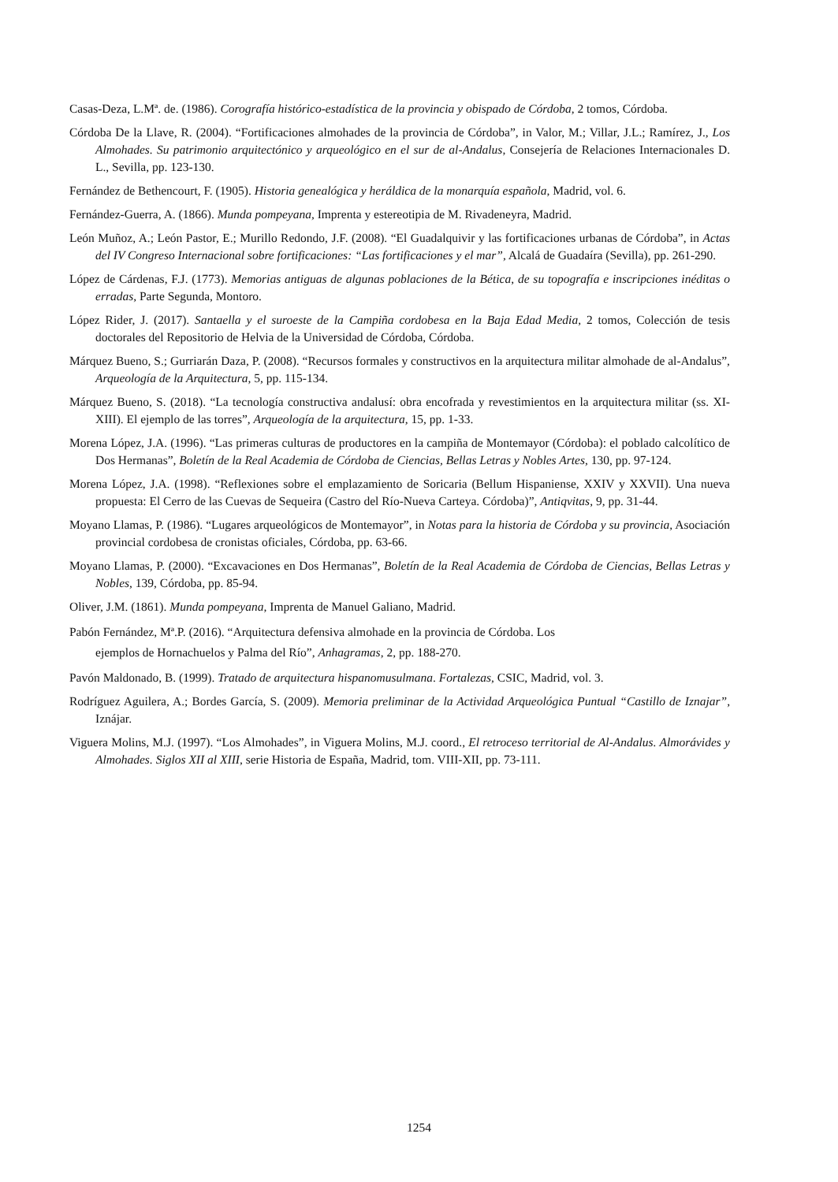Casas-Deza, L.Mª. de. (1986). Corografía histórico-estadística de la provincia y obispado de Córdoba, 2 tomos, Córdoba.
Córdoba De la Llave, R. (2004). “Fortificaciones almohades de la provincia de Córdoba”, in Valor, M.; Villar, J.L.; Ramírez, J., Los Almohades. Su patrimonio arquitectónico y arqueológico en el sur de al-Andalus, Consejería de Relaciones Internacionales D. L., Sevilla, pp. 123-130.
Fernández de Bethencourt, F. (1905). Historia genealógica y heráldica de la monarquía española, Madrid, vol. 6.
Fernández-Guerra, A. (1866). Munda pompeyana, Imprenta y estereotipia de M. Rivadeneyra, Madrid.
León Muñoz, A.; León Pastor, E.; Murillo Redondo, J.F. (2008). “El Guadalquivir y las fortificaciones urbanas de Córdoba”, in Actas del IV Congreso Internacional sobre fortificaciones: “Las fortificaciones y el mar”, Alcalá de Guadaíra (Sevilla), pp. 261-290.
López de Cárdenas, F.J. (1773). Memorias antiguas de algunas poblaciones de la Bética, de su topografía e inscripciones inéditas o erradas, Parte Segunda, Montoro.
López Rider, J. (2017). Santaella y el suroeste de la Campiña cordobesa en la Baja Edad Media, 2 tomos, Colección de tesis doctorales del Repositorio de Helvia de la Universidad de Córdoba, Córdoba.
Márquez Bueno, S.; Gurriarán Daza, P. (2008). “Recursos formales y constructivos en la arquitectura militar almohade de al-Andalus”, Arqueología de la Arquitectura, 5, pp. 115-134.
Márquez Bueno, S. (2018). “La tecnología constructiva andalusí: obra encofrada y revestimientos en la arquitectura militar (ss. XI-XIII). El ejemplo de las torres”, Arqueología de la arquitectura, 15, pp. 1-33.
Morena López, J.A. (1996). “Las primeras culturas de productores en la campiña de Montemayor (Córdoba): el poblado calcolítico de Dos Hermanas”, Boletín de la Real Academia de Córdoba de Ciencias, Bellas Letras y Nobles Artes, 130, pp. 97-124.
Morena López, J.A. (1998). “Reflexiones sobre el emplazamiento de Soricaria (Bellum Hispaniense, XXIV y XXVII). Una nueva propuesta: El Cerro de las Cuevas de Sequeira (Castro del Río-Nueva Carteya. Córdoba)”, Antiqvitas, 9, pp. 31-44.
Moyano Llamas, P. (1986). “Lugares arqueológicos de Montemayor”, in Notas para la historia de Córdoba y su provincia, Asociación provincial cordobesa de cronistas oficiales, Córdoba, pp. 63-66.
Moyano Llamas, P. (2000). “Excavaciones en Dos Hermanas”, Boletín de la Real Academia de Córdoba de Ciencias, Bellas Letras y Nobles, 139, Córdoba, pp. 85-94.
Oliver, J.M. (1861). Munda pompeyana, Imprenta de Manuel Galiano, Madrid.
Pabón Fernández, Mª.P. (2016). “Arquitectura defensiva almohade en la provincia de Córdoba. Los
ejemplos de Hornachuelos y Palma del Río”, Anhagramas, 2, pp. 188-270.
Pavón Maldonado, B. (1999). Tratado de arquitectura hispanomusulmana. Fortalezas, CSIC, Madrid, vol. 3.
Rodríguez Aguilera, A.; Bordes García, S. (2009). Memoria preliminar de la Actividad Arqueológica Puntual “Castillo de Iznajar”, Iznájar.
Viguera Molins, M.J. (1997). “Los Almohades”, in Viguera Molins, M.J. coord., El retroceso territorial de Al-Andalus. Almorávides y Almohades. Siglos XII al XIII, serie Historia de España, Madrid, tom. VIII-XII, pp. 73-111.
1254